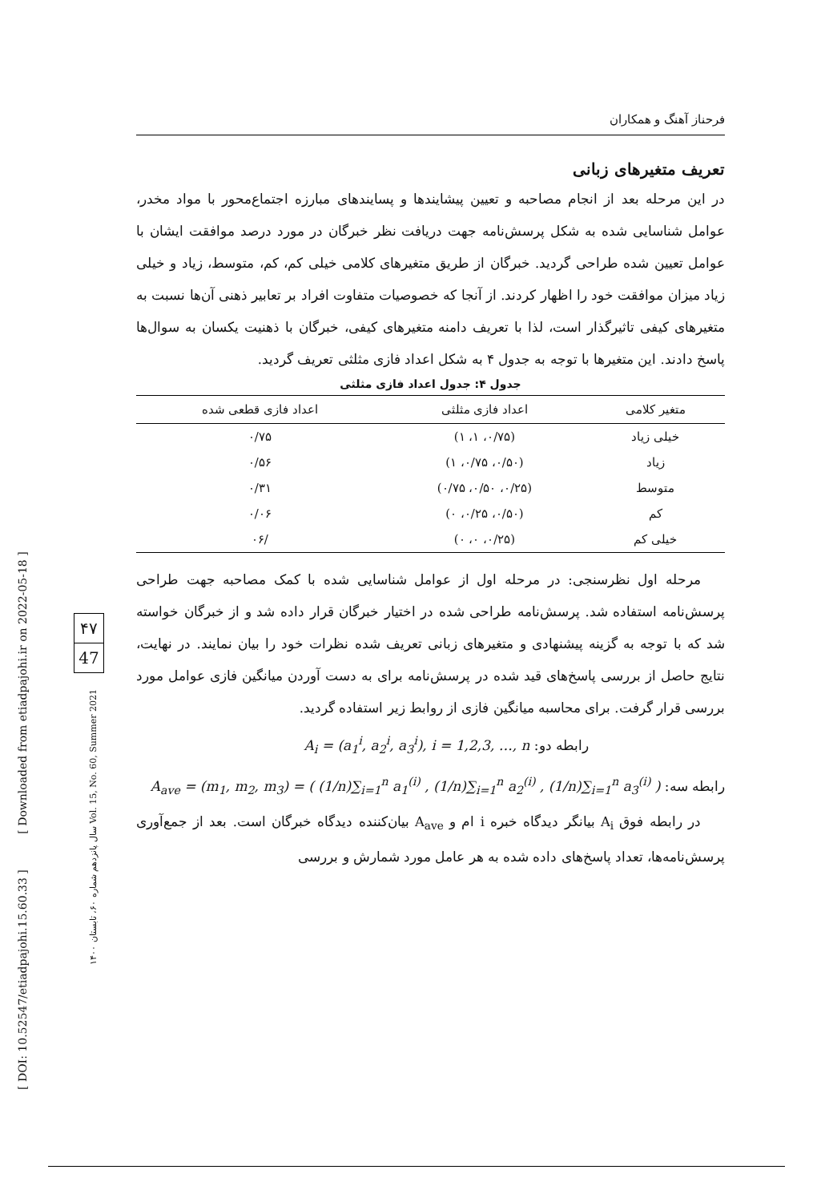[ DOI: 10.52547/etiadpajohi.15.60.33 ] [ Downloaded from etiadpajohi.ir on 2022-05-18 ]
سال پانزدهم شماره ۶۰، تابستان ۱۴۰۰ Vol. 15, No. 60, Summer 2021
۴۷
47
فرحناز آهنگ و همکاران
تعریف متغیرهای زبانی
در این مرحله بعد از انجام مصاحبه و تعیین پیشایندها و پسایندهای مبارزه اجتماع‌محور با مواد مخدر، عوامل شناسایی شده به شکل پرسش‌نامه جهت دریافت نظر خبرگان در مورد درصد موافقت ایشان با عوامل تعیین شده طراحی گردید. خبرگان از طریق متغیرهای کلامی خیلی کم، کم، متوسط، زیاد و خیلی زیاد میزان موافقت خود را اظهار کردند. از آنجا که خصوصیات متفاوت افراد بر تعابیر ذهنی آن‌ها نسبت به متغیرهای کیفی تاثیرگذار است، لذا با تعریف دامنه متغیرهای کیفی، خبرگان با ذهنیت یکسان به سوال‌ها پاسخ دادند. این متغیرها با توجه به جدول ۴ به شکل اعداد فازی مثلثی تعریف گردید.
جدول ۴: جدول اعداد فازی مثلثی
| متغیر کلامی | اعداد فازی مثلثی | اعداد فازی قطعی شده |
| --- | --- | --- |
| خیلی زیاد | (۰/۷۵، ۱، ۱) | ۰/۷۵ |
| زیاد | (۰/۵۰، ۰/۷۵، ۱) | ۰/۵۶ |
| متوسط | (۰/۲۵، ۰/۵۰، ۰/۷۵) | ۰/۳۱ |
| کم | (۰/۵۰، ۰/۲۵، ۰) | ۰/۰۶ |
| خیلی کم | (۰/۲۵، ۰، ۰) | /۰۶ |
مرحله اول نظرسنجی: در مرحله اول از عوامل شناسایی شده با کمک مصاحبه جهت طراحی پرسش‌نامه استفاده شد. پرسش‌نامه طراحی شده در اختیار خبرگان قرار داده شد و از خبرگان خواسته شد که با توجه به گزینه پیشنهادی و متغیرهای زبانی تعریف شده نظرات خود را بیان نمایند. در نهایت، نتایج حاصل از بررسی پاسخ‌های قید شده در پرسش‌نامه برای به دست آوردن میانگین فازی عوامل مورد بررسی قرار گرفت. برای محاسبه میانگین فازی از روابط زیر استفاده گردید.
رابطه دو: A<sub>i</sub> = (a<sub>1</sub><sup>i</sup>, a<sub>2</sub><sup>i</sup>, a<sub>3</sub><sup>i</sup>), i = 1,2,3, …, n
رابطه سه: A<sub>ave</sub> = (m<sub>1</sub>, m<sub>2</sub>, m<sub>3</sub>) = ( (1/n)∑<sub>i=1</sub><sup>n</sup> a<sub>1</sub><sup>(i)</sup> , (1/n)∑<sub>i=1</sub><sup>n</sup> a<sub>2</sub><sup>(i)</sup> , (1/n)∑<sub>i=1</sub><sup>n</sup> a<sub>3</sub><sup>(i)</sup> )
در رابطه فوق A<sub>i</sub> بیانگر دیدگاه خبره i ام و A<sub>ave</sub> بیان‌کننده دیدگاه خبرگان است. بعد از جمع‌آوری پرسش‌نامه‌ها، تعداد پاسخ‌های داده شده به هر عامل مورد شمارش و بررسی